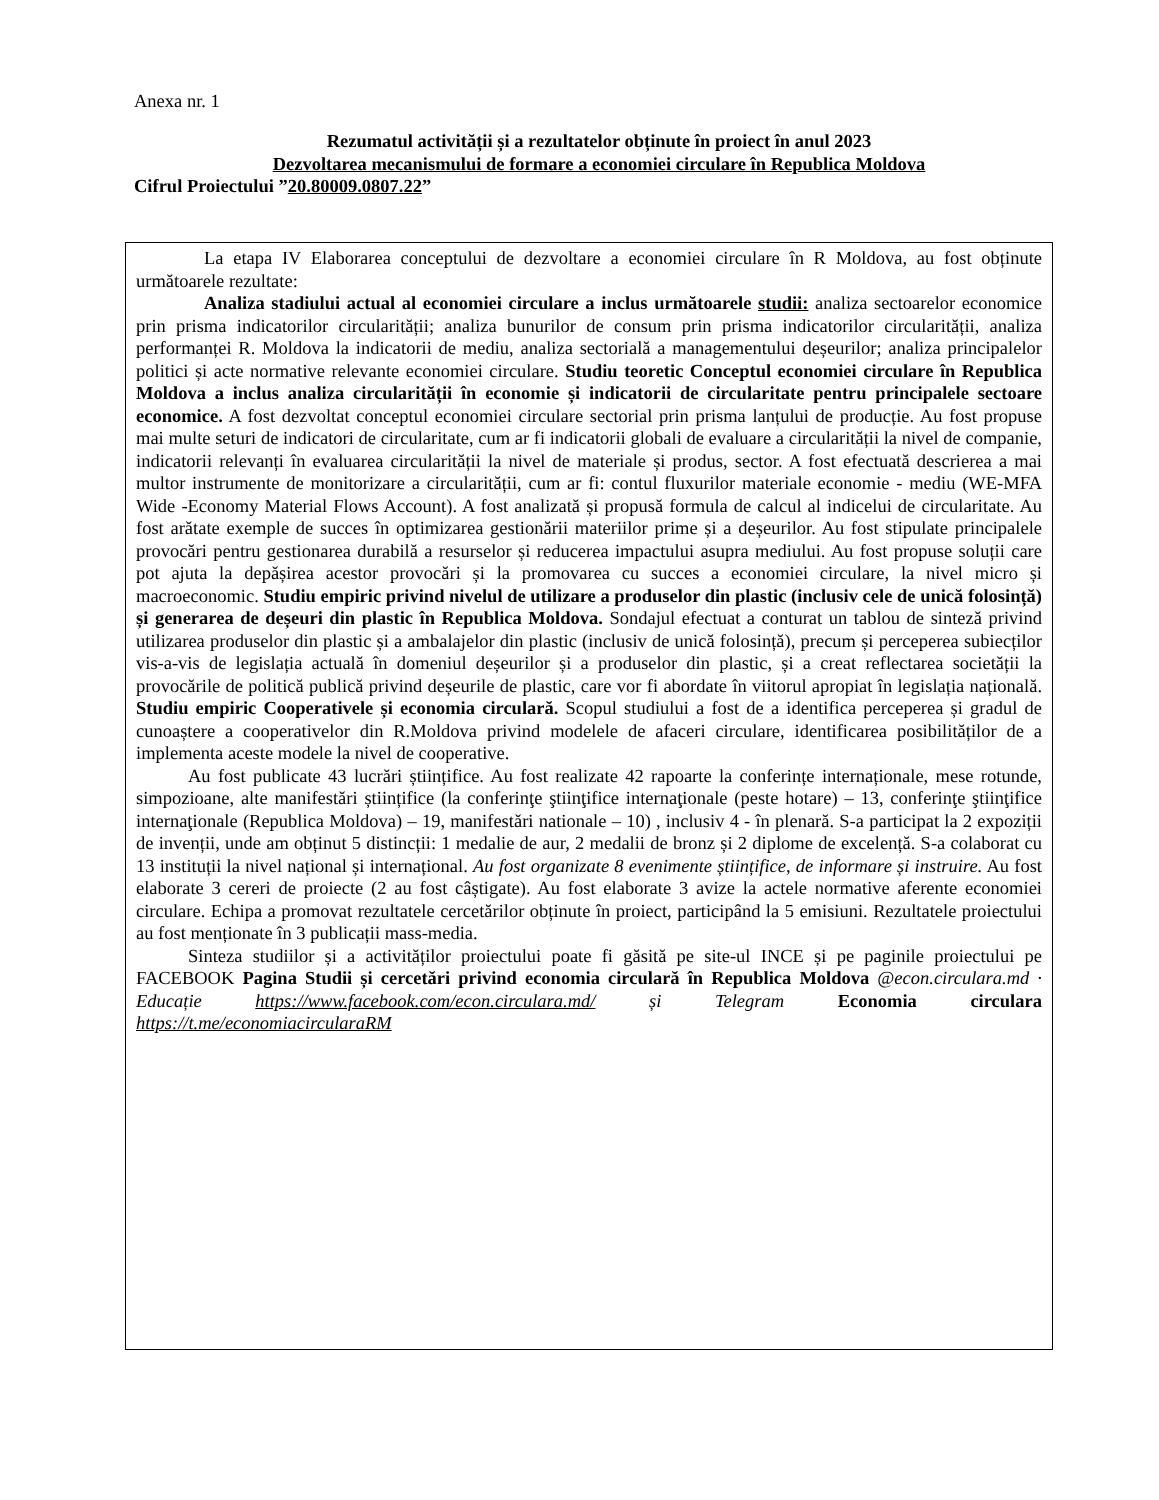Anexa nr. 1
Rezumatul activității și a rezultatelor obținute în proiect în anul 2023
Dezvoltarea mecanismului de formare a economiei circulare în Republica Moldova
Cifrul Proiectului ”20.80009.0807.22”
La etapa IV Elaborarea conceptului de dezvoltare a economiei circulare în R Moldova, au fost obținute următoarele rezultate:
Analiza stadiului actual al economiei circulare a inclus următoarele studii: analiza sectoarelor economice prin prisma indicatorilor circularității; analiza bunurilor de consum prin prisma indicatorilor circularității, analiza performanței R. Moldova la indicatorii de mediu, analiza sectorială a managementului deșeurilor; analiza principalelor politici și acte normative relevante economiei circulare. Studiu teoretic Conceptul economiei circulare în Republica Moldova a inclus analiza circularității în economie și indicatorii de circularitate pentru principalele sectoare economice. A fost dezvoltat conceptul economiei circulare sectorial prin prisma lanțului de producție. Au fost propuse mai multe seturi de indicatori de circularitate, cum ar fi indicatorii globali de evaluare a circularității la nivel de companie, indicatorii relevanți în evaluarea circularității la nivel de materiale și produs, sector. A fost efectuată descrierea a mai multor instrumente de monitorizare a circularității, cum ar fi: contul fluxurilor materiale economie - mediu (WE-MFA Wide -Economy Material Flows Account). A fost analizată și propusă formula de calcul al indicelui de circularitate. Au fost arătate exemple de succes în optimizarea gestionării materiilor prime și a deșeurilor. Au fost stipulate principalele provocări pentru gestionarea durabilă a resurselor și reducerea impactului asupra mediului. Au fost propuse soluții care pot ajuta la depășirea acestor provocări și la promovarea cu succes a economiei circulare, la nivel micro și macroeconomic. Studiu empiric privind nivelul de utilizare a produselor din plastic (inclusiv cele de unică folosință) și generarea de deșeuri din plastic în Republica Moldova. Sondajul efectuat a conturat un tablou de sinteză privind utilizarea produselor din plastic și a ambalajelor din plastic (inclusiv de unică folosință), precum și perceperea subiecților vis-a-vis de legislația actuală în domeniul deșeurilor și a produselor din plastic, și a creat reflectarea societății la provocările de politică publică privind deșeurile de plastic, care vor fi abordate în viitorul apropiat în legislația națională. Studiu empiric Cooperativele și economia circulară. Scopul studiului a fost de a identifica perceperea și gradul de cunoaștere a cooperativelor din R.Moldova privind modelele de afaceri circulare, identificarea posibilităților de a implementa aceste modele la nivel de cooperative.
Au fost publicate 43 lucrări științifice. Au fost realizate 42 rapoarte la conferințe internaționale, mese rotunde, simpozioane, alte manifestări științifice (la conferinţe ştiinţifice internaţionale (peste hotare) – 13, conferinţe ştiinţifice internaţionale (Republica Moldova) – 19, manifestări nationale – 10) , inclusiv 4 - în plenară. S-a participat la 2 expoziții de invenții, unde am obținut 5 distincții: 1 medalie de aur, 2 medalii de bronz și 2 diplome de excelență. S-a colaborat cu 13 instituții la nivel național și internațional. Au fost organizate 8 evenimente științifice, de informare și instruire. Au fost elaborate 3 cereri de proiecte (2 au fost câștigate). Au fost elaborate 3 avize la actele normative aferente economiei circulare. Echipa a promovat rezultatele cercetărilor obținute în proiect, participând la 5 emisiuni. Rezultatele proiectului au fost menționate în 3 publicații mass-media.
Sinteza studiilor și a activităților proiectului poate fi găsită pe site-ul INCE și pe paginile proiectului pe FACEBOOK Pagina Studii și cercetări privind economia circulară în Republica Moldova @econ.circulara.md · Educație https://www.facebook.com/econ.circulara.md/ și Telegram Economia circulara https://t.me/economiacircularaRM